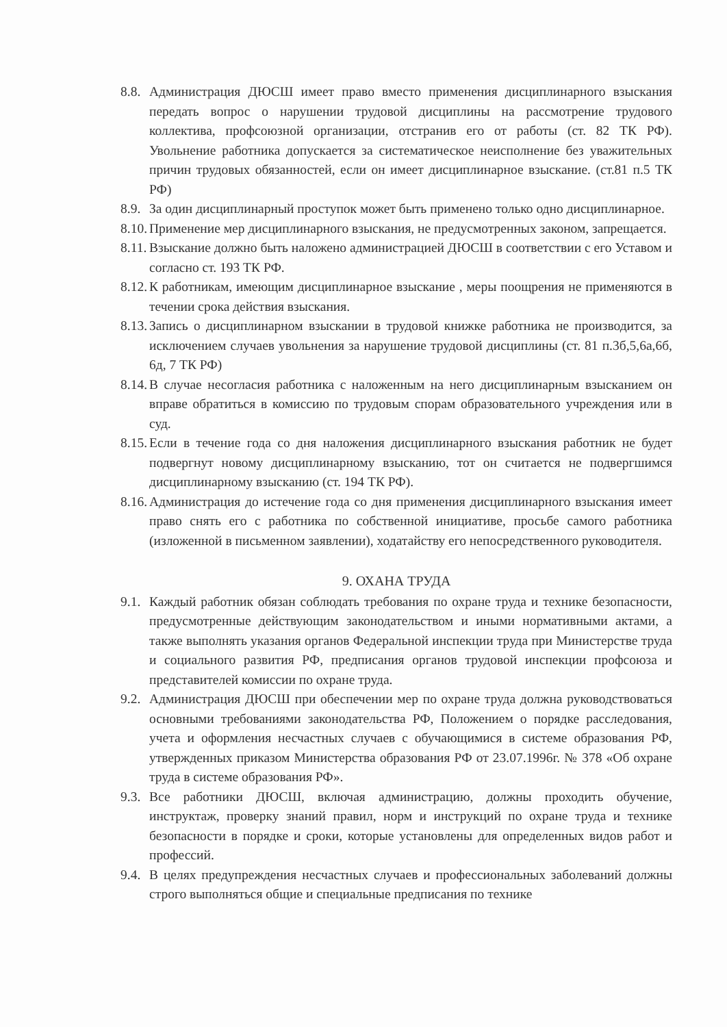8.8. Администрация ДЮСШ имеет право вместо применения дисциплинарного взыскания передать вопрос о нарушении трудовой дисциплины на рассмотрение трудового коллектива, профсоюзной организации, отстранив его от работы (ст. 82 ТК РФ). Увольнение работника допускается за систематическое неисполнение без уважительных причин трудовых обязанностей, если он имеет дисциплинарное взыскание. (ст.81 п.5 ТК РФ)
8.9. За один дисциплинарный проступок может быть применено только одно дисциплинарное.
8.10. Применение мер дисциплинарного взыскания, не предусмотренных законом, запрещается.
8.11. Взыскание должно быть наложено администрацией ДЮСШ в соответствии с его Уставом и согласно ст. 193 ТК РФ.
8.12. К работникам, имеющим дисциплинарное взыскание , меры поощрения не применяются в течении срока действия взыскания.
8.13. Запись о дисциплинарном взыскании в трудовой книжке работника не производится, за исключением случаев увольнения за нарушение трудовой дисциплины (ст. 81 п.3б,5,6а,6б, 6д, 7 ТК РФ)
8.14. В случае несогласия работника с наложенным на него дисциплинарным взысканием он вправе обратиться в комиссию по трудовым спорам образовательного учреждения или в суд.
8.15. Если в течение года со дня наложения дисциплинарного взыскания работник не будет подвергнут новому дисциплинарному взысканию, тот он считается не подвергшимся дисциплинарному взысканию (ст. 194 ТК РФ).
8.16. Администрация до истечение года со дня применения дисциплинарного взыскания имеет право снять его с работника по собственной инициативе, просьбе самого работника (изложенной в письменном заявлении), ходатайству его непосредственного руководителя.
9. ОХАНА ТРУДА
9.1. Каждый работник обязан соблюдать требования по охране труда и технике безопасности, предусмотренные действующим законодательством и иными нормативными актами, а также выполнять указания органов Федеральной инспекции труда при Министерстве труда и социального развития РФ, предписания органов трудовой инспекции профсоюза и представителей комиссии по охране труда.
9.2. Администрация ДЮСШ при обеспечении мер по охране труда должна руководствоваться основными требованиями законодательства РФ, Положением о порядке расследования, учета и оформления несчастных случаев с обучающимися в системе образования РФ, утвержденных приказом Министерства образования РФ от 23.07.1996г. № 378 «Об охране труда в системе образования РФ».
9.3. Все работники ДЮСШ, включая администрацию, должны проходить обучение, инструктаж, проверку знаний правил, норм и инструкций по охране труда и технике безопасности в порядке и сроки, которые установлены для определенных видов работ и профессий.
9.4. В целях предупреждения несчастных случаев и профессиональных заболеваний должны строго выполняться общие и специальные предписания по технике